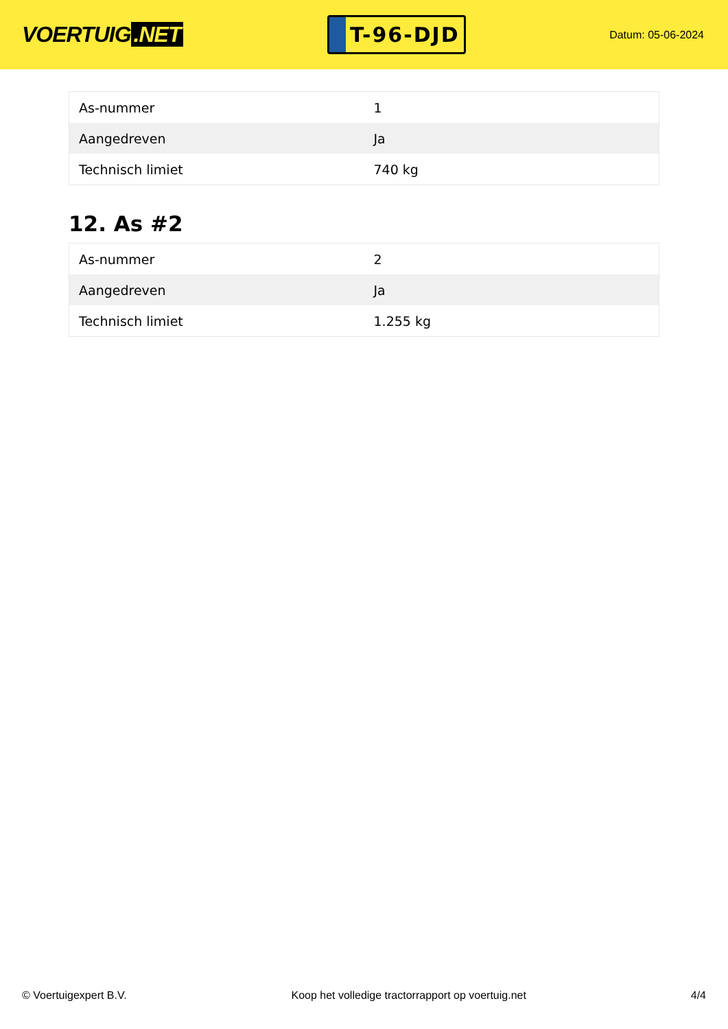VOERTUIG.NET
T-96-DJD
Datum: 05-06-2024
| As-nummer | 1 |
| Aangedreven | Ja |
| Technisch limiet | 740 kg |
12. As #2
| As-nummer | 2 |
| Aangedreven | Ja |
| Technisch limiet | 1.255 kg |
© Voertuigexpert B.V. Koop het volledige tractorrapport op voertuig.net 4/4